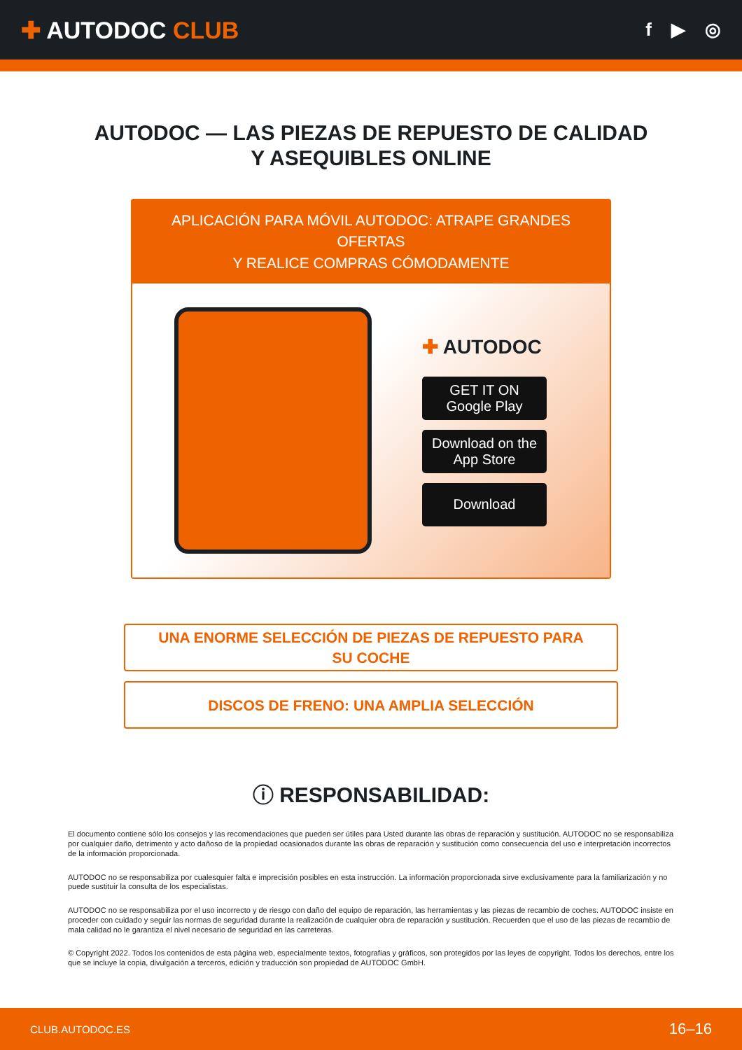✚ AUTODOC CLUB
f ▶ ◎
AUTODOC — LAS PIEZAS DE REPUESTO DE CALIDAD
Y ASEQUIBLES ONLINE
APLICACIÓN PARA MÓVIL AUTODOC: ATRAPE GRANDES OFERTAS
Y REALICE COMPRAS CÓMODAMENTE
✚ AUTODOC
GET IT ON
Google Play
Download on the
App Store
Download
UNA ENORME SELECCIÓN DE PIEZAS DE REPUESTO PARA
SU COCHE
DISCOS DE FRENO: UNA AMPLIA SELECCIÓN
ⓘ RESPONSABILIDAD:
El documento contiene sólo los consejos y las recomendaciones que pueden ser útiles para Usted durante las obras de reparación y sustitución. AUTODOC no se responsabiliza por cualquier daño, detrimento y acto dañoso de la propiedad ocasionados durante las obras de reparación y sustitución como consecuencia del uso e interpretación incorrectos de la información proporcionada.
AUTODOC no se responsabiliza por cualesquier falta e imprecisión posibles en esta instrucción. La información proporcionada sirve exclusivamente para la familiarización y no puede sustituir la consulta de los especialistas.
AUTODOC no se responsabiliza por el uso incorrecto y de riesgo con daño del equipo de reparación, las herramientas y las piezas de recambio de coches. AUTODOC insiste en proceder con cuidado y seguir las normas de seguridad durante la realización de cualquier obra de reparación y sustitución. Recuerden que el uso de las piezas de recambio de mala calidad no le garantiza el nivel necesario de seguridad en las carreteras.
© Copyright 2022. Todos los contenidos de esta página web, especialmente textos, fotografías y gráficos, son protegidos por las leyes de copyright. Todos los derechos, entre los que se incluye la copia, divulgación a terceros, edición y traducción son propiedad de AUTODOC GmbH.
CLUB.AUTODOC.ES 16–16